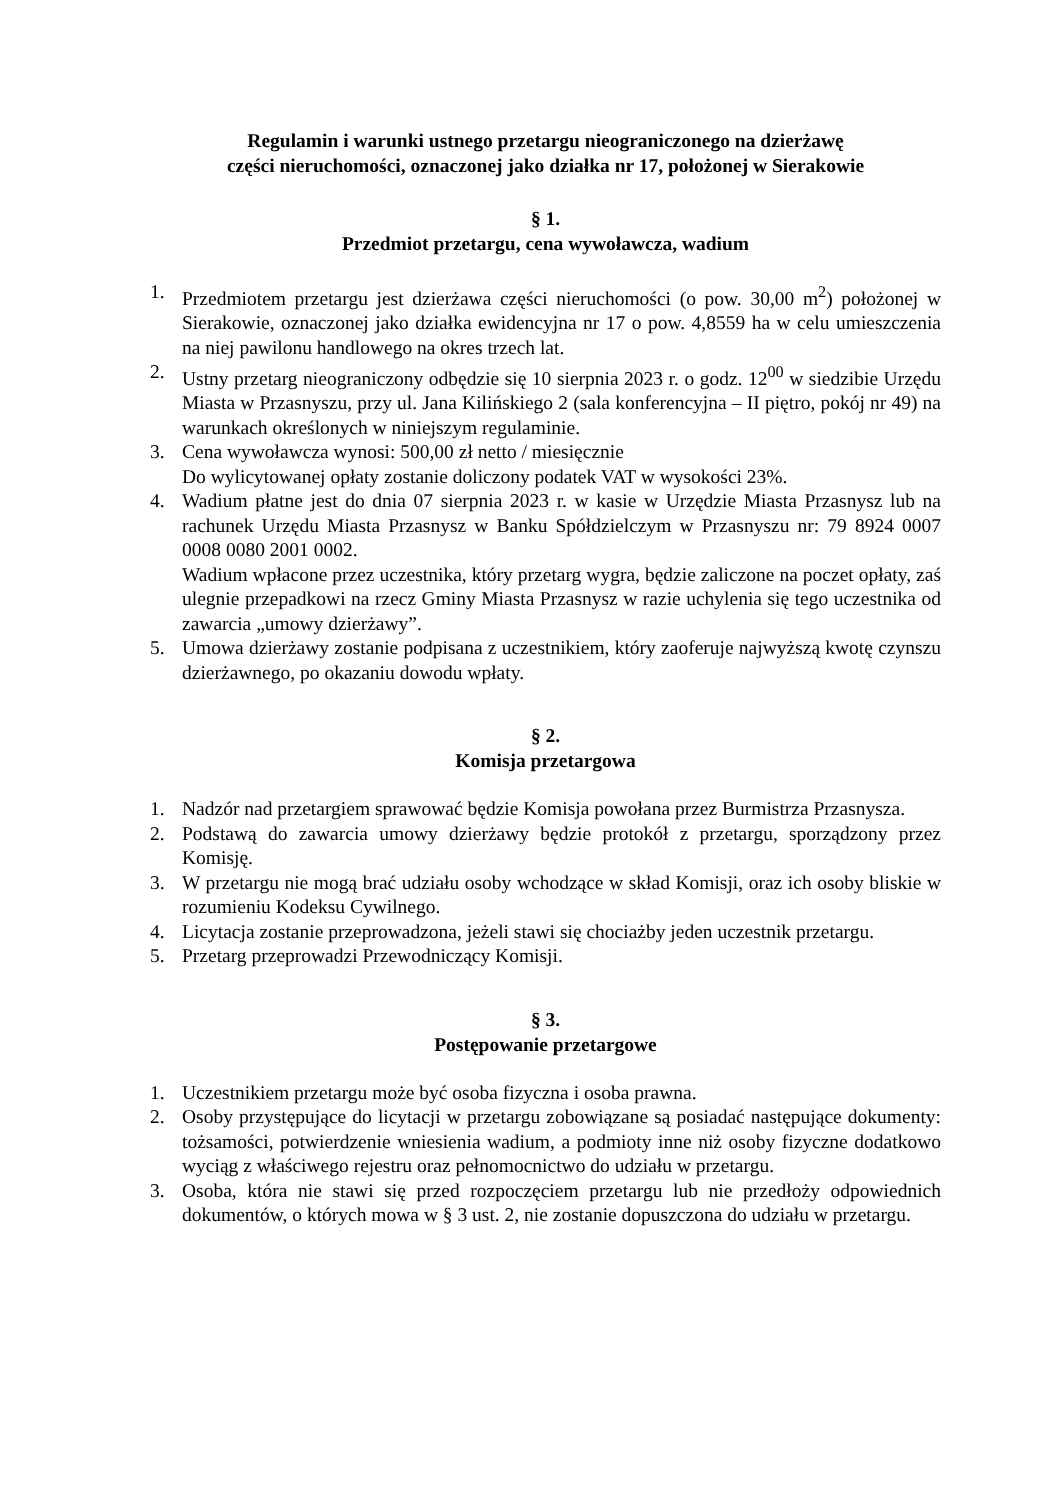Regulamin i warunki ustnego przetargu nieograniczonego na dzierżawę
części nieruchomości, oznaczonej jako działka nr 17, położonej w Sierakowie
§ 1.
Przedmiot przetargu, cena wywoławcza, wadium
1. Przedmiotem przetargu jest dzierżawa części nieruchomości (o pow. 30,00 m<sup>2</sup>) położonej w Sierakowie, oznaczonej jako działka ewidencyjna nr 17 o pow. 4,8559 ha w celu umieszczenia na niej pawilonu handlowego na okres trzech lat.
2. Ustny przetarg nieograniczony odbędzie się 10 sierpnia 2023 r. o godz. 12<sup>00</sup> w siedzibie Urzędu Miasta w Przasnyszu, przy ul. Jana Kilińskiego 2 (sala konferencyjna – II piętro, pokój nr 49) na warunkach określonych w niniejszym regulaminie.
3. Cena wywoławcza wynosi: 500,00 zł netto / miesięcznie
Do wylicytowanej opłaty zostanie doliczony podatek VAT w wysokości 23%.
4. Wadium płatne jest do dnia 07 sierpnia 2023 r. w kasie w Urzędzie Miasta Przasnysz lub na rachunek Urzędu Miasta Przasnysz w Banku Spółdzielczym w Przasnyszu nr: 79 8924 0007 0008 0080 2001 0002.
Wadium wpłacone przez uczestnika, który przetarg wygra, będzie zaliczone na poczet opłaty, zaś ulegnie przepadkowi na rzecz Gminy Miasta Przasnysz w razie uchylenia się tego uczestnika od zawarcia „umowy dzierżawy”.
5. Umowa dzierżawy zostanie podpisana z uczestnikiem, który zaoferuje najwyższą kwotę czynszu dzierżawnego, po okazaniu dowodu wpłaty.
§ 2.
Komisja przetargowa
1. Nadzór nad przetargiem sprawować będzie Komisja powołana przez Burmistrza Przasnysza.
2. Podstawą do zawarcia umowy dzierżawy będzie protokół z przetargu, sporządzony przez Komisję.
3. W przetargu nie mogą brać udziału osoby wchodzące w skład Komisji, oraz ich osoby bliskie w rozumieniu Kodeksu Cywilnego.
4. Licytacja zostanie przeprowadzona, jeżeli stawi się chociażby jeden uczestnik przetargu.
5. Przetarg przeprowadzi Przewodniczący Komisji.
§ 3.
Postępowanie przetargowe
1. Uczestnikiem przetargu może być osoba fizyczna i osoba prawna.
2. Osoby przystępujące do licytacji w przetargu zobowiązane są posiadać następujące dokumenty: tożsamości, potwierdzenie wniesienia wadium, a podmioty inne niż osoby fizyczne dodatkowo wyciąg z właściwego rejestru oraz pełnomocnictwo do udziału w przetargu.
3. Osoba, która nie stawi się przed rozpoczęciem przetargu lub nie przedłoży odpowiednich dokumentów, o których mowa w § 3 ust. 2, nie zostanie dopuszczona do udziału w przetargu.